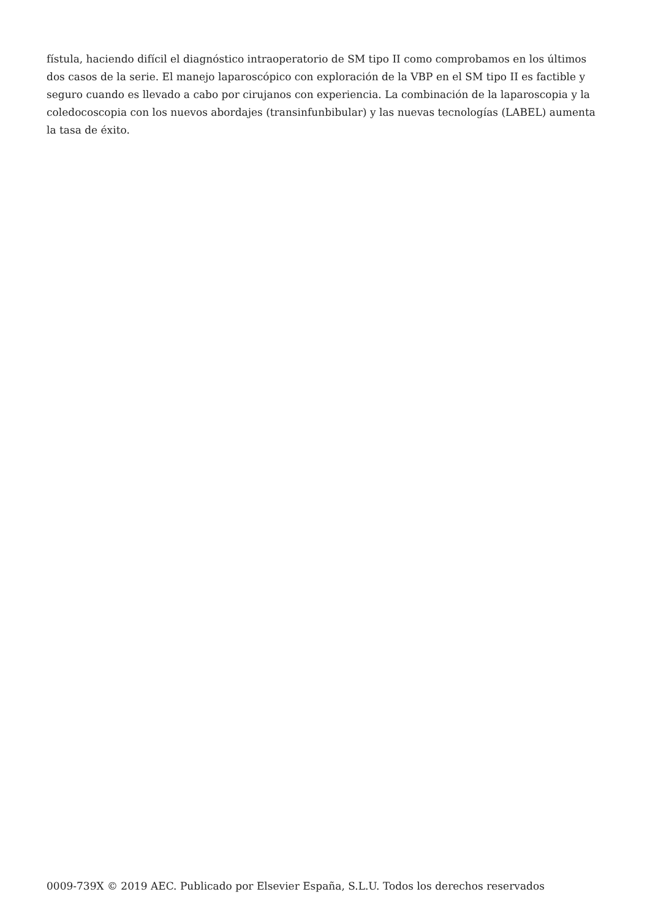fístula, haciendo difícil el diagnóstico intraoperatorio de SM tipo II como comprobamos en los últimos dos casos de la serie. El manejo laparoscópico con exploración de la VBP en el SM tipo II es factible y seguro cuando es llevado a cabo por cirujanos con experiencia. La combinación de la laparoscopia y la coledocoscopia con los nuevos abordajes (transinfunbibular) y las nuevas tecnologías (LABEL) aumenta la tasa de éxito.
0009-739X © 2019 AEC. Publicado por Elsevier España, S.L.U. Todos los derechos reservados